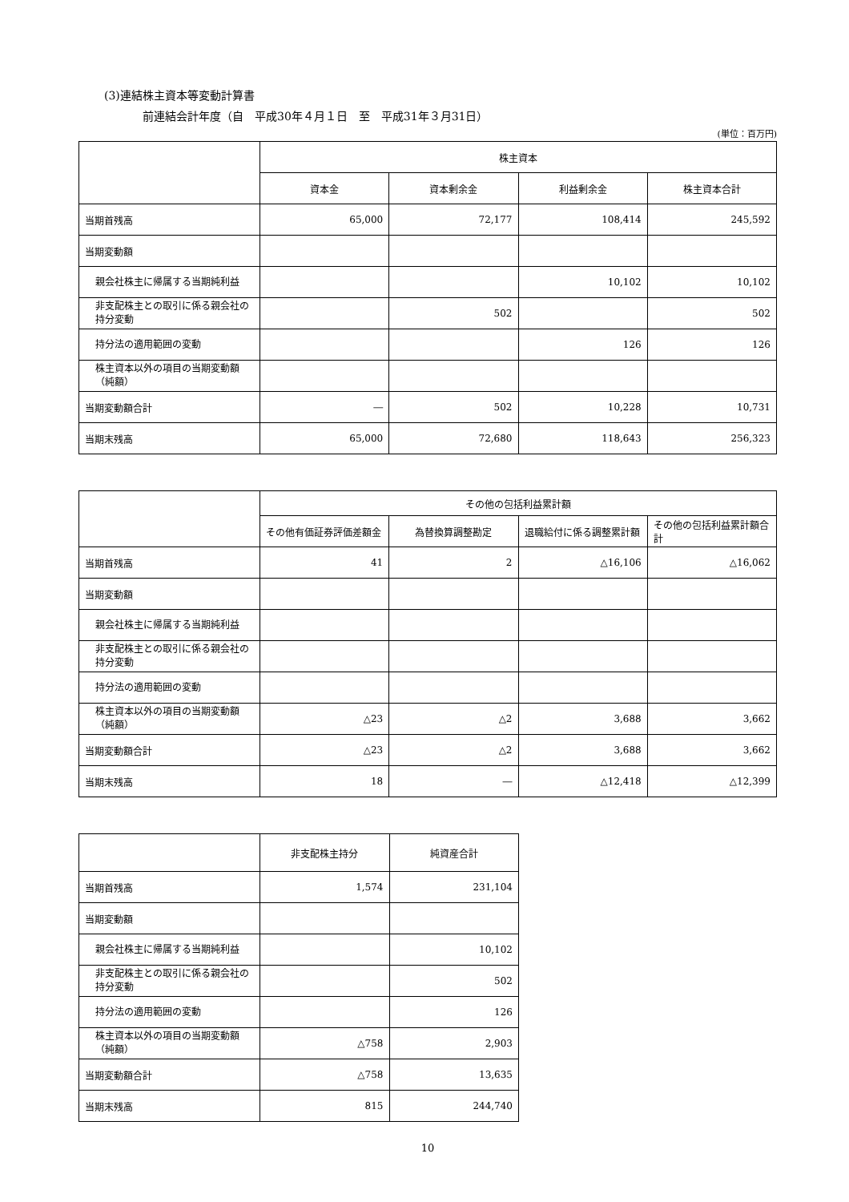(3)連結株主資本等変動計算書
前連結会計年度（自　平成30年４月１日　至　平成31年３月31日）
(単位：百万円)
| | 株主資本 | | | |
| --- | --- | --- | --- | --- |
| | 資本金 | 資本剰余金 | 利益剰余金 | 株主資本合計 |
| 当期首残高 | 65,000 | 72,177 | 108,414 | 245,592 |
| 当期変動額 | | | | |
| 親会社株主に帰属する当期純利益 | | | 10,102 | 10,102 |
| 非支配株主との取引に係る親会社の持分変動 | | 502 | | 502 |
| 持分法の適用範囲の変動 | | | 126 | 126 |
| 株主資本以外の項目の当期変動額（純額） | | | | |
| 当期変動額合計 | ― | 502 | 10,228 | 10,731 |
| 当期末残高 | 65,000 | 72,680 | 118,643 | 256,323 |
| | その他の包括利益累計額 | | | |
| --- | --- | --- | --- | --- |
| | その他有価証券評価差額金 | 為替換算調整勘定 | 退職給付に係る調整累計額 | その他の包括利益累計額合計 |
| 当期首残高 | 41 | 2 | △16,106 | △16,062 |
| 当期変動額 | | | | |
| 親会社株主に帰属する当期純利益 | | | | |
| 非支配株主との取引に係る親会社の持分変動 | | | | |
| 持分法の適用範囲の変動 | | | | |
| 株主資本以外の項目の当期変動額（純額） | △23 | △2 | 3,688 | 3,662 |
| 当期変動額合計 | △23 | △2 | 3,688 | 3,662 |
| 当期末残高 | 18 | ― | △12,418 | △12,399 |
| | 非支配株主持分 | 純資産合計 |
| --- | --- | --- |
| 当期首残高 | 1,574 | 231,104 |
| 当期変動額 | | |
| 親会社株主に帰属する当期純利益 | | 10,102 |
| 非支配株主との取引に係る親会社の持分変動 | | 502 |
| 持分法の適用範囲の変動 | | 126 |
| 株主資本以外の項目の当期変動額（純額） | △758 | 2,903 |
| 当期変動額合計 | △758 | 13,635 |
| 当期末残高 | 815 | 244,740 |
10